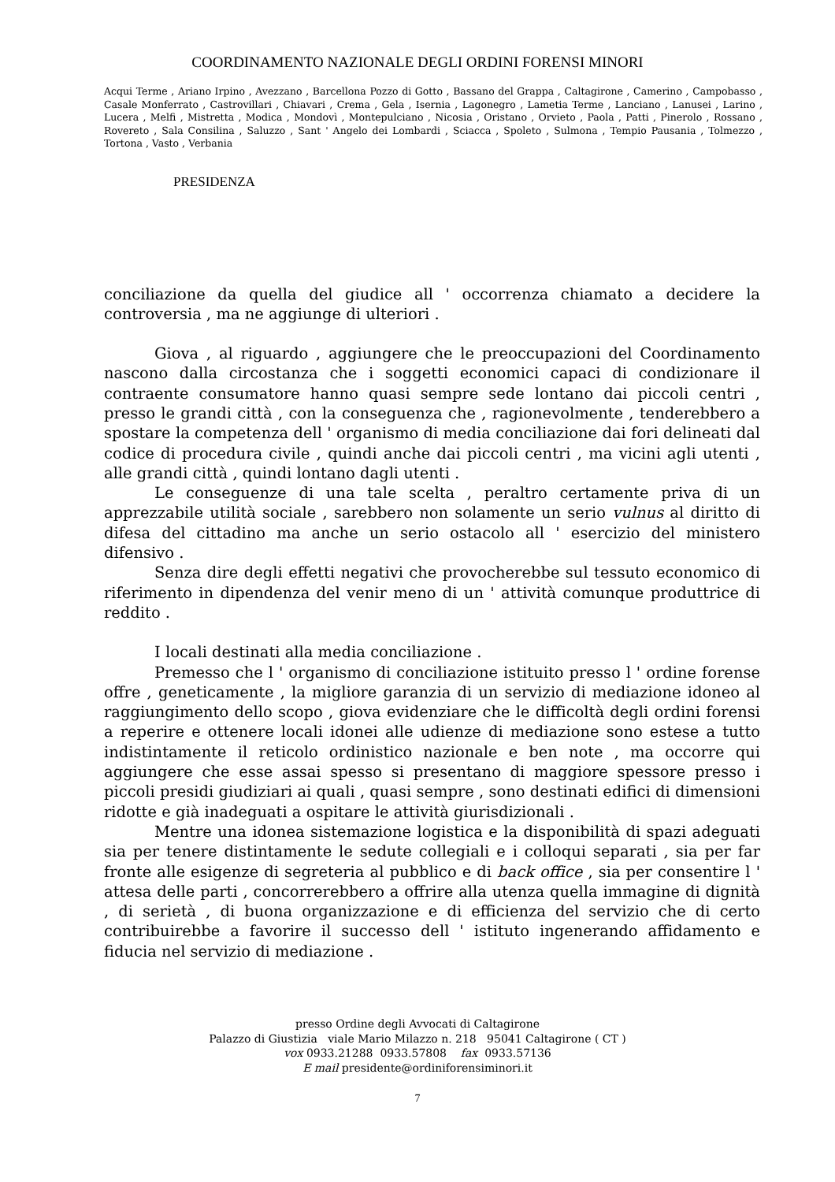COORDINAMENTO NAZIONALE DEGLI ORDINI FORENSI MINORI
Acqui Terme , Ariano Irpino , Avezzano , Barcellona Pozzo di Gotto , Bassano del Grappa , Caltagirone , Camerino , Campobasso , Casale Monferrato , Castrovillari , Chiavari , Crema , Gela , Isernia , Lagonegro , Lametia Terme , Lanciano , Lanusei , Larino , Lucera , Melfi , Mistretta , Modica , Mondovì , Montepulciano , Nicosia , Oristano , Orvieto , Paola , Patti , Pinerolo , Rossano , Rovereto , Sala Consilina , Saluzzo , Sant ' Angelo dei Lombardi , Sciacca , Spoleto , Sulmona , Tempio Pausania , Tolmezzo , Tortona , Vasto , Verbania
PRESIDENZA
conciliazione da quella del giudice all ' occorrenza chiamato a decidere la controversia , ma ne aggiunge di ulteriori .
Giova , al riguardo , aggiungere che le preoccupazioni del Coordinamento nascono dalla circostanza che i soggetti economici capaci di condizionare il contraente consumatore hanno quasi sempre sede lontano dai piccoli centri , presso le grandi città , con la conseguenza che , ragionevolmente , tenderebbero a spostare la competenza dell ' organismo di media conciliazione dai fori delineati dal codice di procedura civile , quindi anche dai piccoli centri , ma vicini agli utenti , alle grandi città , quindi lontano dagli utenti .
Le conseguenze di una tale scelta , peraltro certamente priva di un apprezzabile utilità sociale , sarebbero non solamente un serio vulnus al diritto di difesa del cittadino ma anche un serio ostacolo all ' esercizio del ministero difensivo .
Senza dire degli effetti negativi che provocherebbe sul tessuto economico di riferimento in dipendenza del venir meno di un ' attività comunque produttrice di reddito .
I locali destinati alla media conciliazione .
Premesso che l ' organismo di conciliazione istituito presso l ' ordine forense offre , geneticamente , la migliore garanzia di un servizio di mediazione idoneo al raggiungimento dello scopo , giova evidenziare che le difficoltà degli ordini forensi a reperire e ottenere locali idonei alle udienze di mediazione sono estese a tutto indistintamente il reticolo ordinistico nazionale e ben note , ma occorre qui aggiungere che esse assai spesso si presentano di maggiore spessore presso i piccoli presidi giudiziari ai quali , quasi sempre , sono destinati edifici di dimensioni ridotte e già inadeguati a ospitare le attività giurisdizionali .
Mentre una idonea sistemazione logistica e la disponibilità di spazi adeguati sia per tenere distintamente le sedute collegiali e i colloqui separati , sia per far fronte alle esigenze di segreteria al pubblico e di back office , sia per consentire l ' attesa delle parti , concorrerebbero a offrire alla utenza quella immagine di dignità , di serietà , di buona organizzazione e di efficienza del servizio che di certo contribuirebbe a favorire il successo dell ' istituto ingenerando affidamento e fiducia nel servizio di mediazione .
presso Ordine degli Avvocati di Caltagirone
Palazzo di Giustizia viale Mario Milazzo n. 218 95041 Caltagirone ( CT )
vox 0933.21288 0933.57808 fax 0933.57136
E mail presidente@ordiniforensiminori.it
7